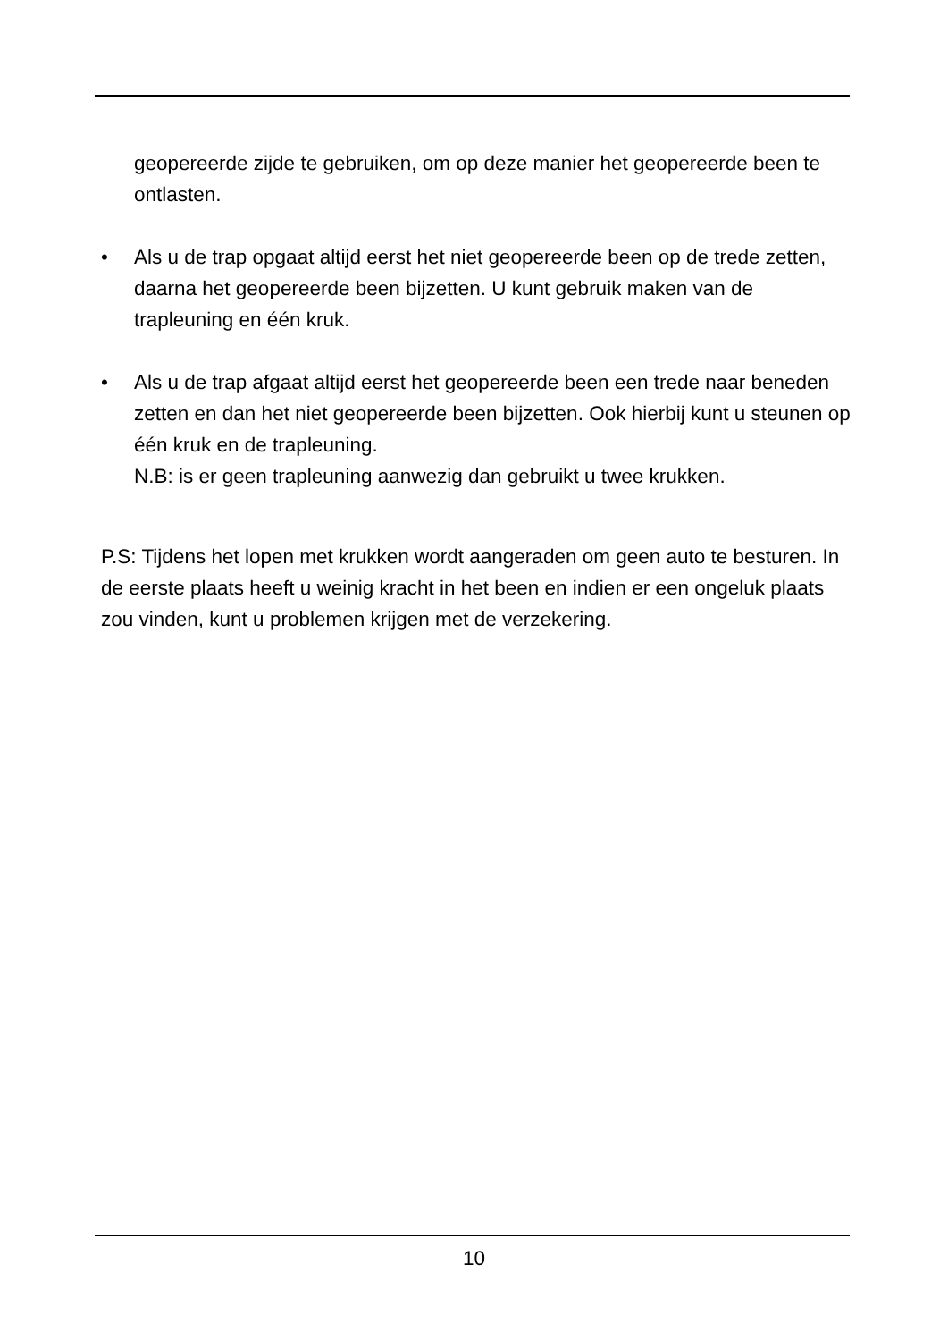geopereerde zijde te gebruiken, om op deze manier het geopereerde been te ontlasten.
• Als u de trap opgaat altijd eerst het niet geopereerde been op de trede zetten, daarna het geopereerde been bijzetten. U kunt gebruik maken van de trapleuning en één kruk.
• Als u de trap afgaat altijd eerst het geopereerde been een trede naar beneden zetten en dan het niet geopereerde been bijzetten. Ook hierbij kunt u steunen op één kruk en de trapleuning.
N.B: is er geen trapleuning aanwezig dan gebruikt u twee krukken.
P.S: Tijdens het lopen met krukken wordt aangeraden om geen auto te besturen. In de eerste plaats heeft u weinig kracht in het been en indien er een ongeluk plaats zou vinden, kunt u problemen krijgen met de verzekering.
10